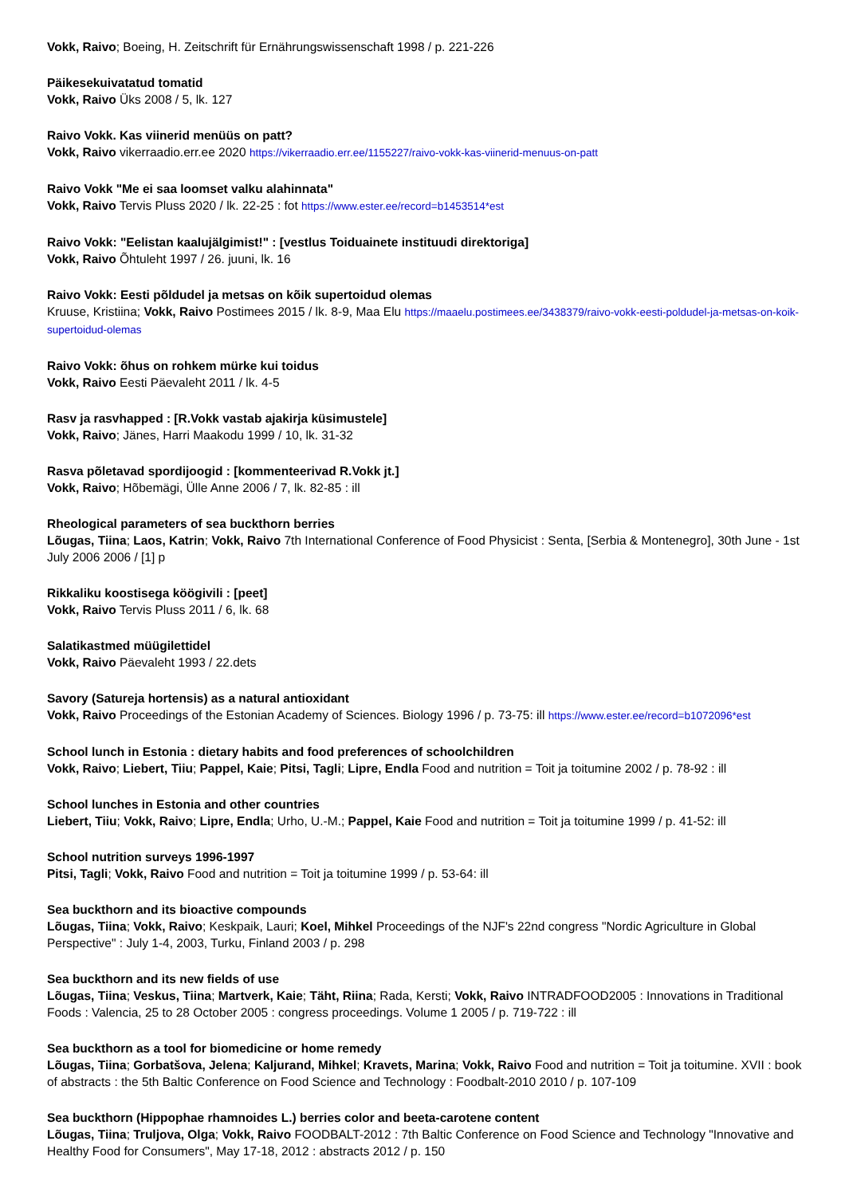Vokk, Raivo; Boeing, H. Zeitschrift für Ernährungswissenschaft 1998 / p. 221-226
Päikesekuivatatud tomatid
Vokk, Raivo Üks 2008 / 5, lk. 127
Raivo Vokk. Kas viinerid menüüs on patt?
Vokk, Raivo vikerraadio.err.ee 2020 https://vikerraadio.err.ee/1155227/raivo-vokk-kas-viinerid-menuus-on-patt
Raivo Vokk "Me ei saa loomset valku alahinnata"
Vokk, Raivo Tervis Pluss 2020 / lk. 22-25 : fot https://www.ester.ee/record=b1453514*est
Raivo Vokk: "Eelistan kaalujälgimist!" : [vestlus Toiduainete instituudi direktoriga]
Vokk, Raivo Õhtuleht 1997 / 26. juuni, lk. 16
Raivo Vokk: Eesti põldudel ja metsas on kõik supertoidud olemas
Kruuse, Kristiina; Vokk, Raivo Postimees 2015 / lk. 8-9, Maa Elu https://maaelu.postimees.ee/3438379/raivo-vokk-eesti-poldudel-ja-metsas-on-koik-supertoidud-olemas
Raivo Vokk: õhus on rohkem mürke kui toidus
Vokk, Raivo Eesti Päevaleht 2011 / lk. 4-5
Rasv ja rasvhapped : [R.Vokk vastab ajakirja küsimustele]
Vokk, Raivo; Jänes, Harri Maakodu 1999 / 10, lk. 31-32
Rasva põletavad spordijoogid : [kommenteerivad R.Vokk jt.]
Vokk, Raivo; Hõbemägi, Ülle Anne 2006 / 7, lk. 82-85 : ill
Rheological parameters of sea buckthorn berries
Lõugas, Tiina; Laos, Katrin; Vokk, Raivo 7th International Conference of Food Physicist : Senta, [Serbia & Montenegro], 30th June - 1st July 2006 2006 / [1] p
Rikkaliku koostisega köögivili : [peet]
Vokk, Raivo Tervis Pluss 2011 / 6, lk. 68
Salatikastmed müügilettidel
Vokk, Raivo Päevaleht 1993 / 22.dets
Savory (Satureja hortensis) as a natural antioxidant
Vokk, Raivo Proceedings of the Estonian Academy of Sciences. Biology 1996 / p. 73-75: ill https://www.ester.ee/record=b1072096*est
School lunch in Estonia : dietary habits and food preferences of schoolchildren
Vokk, Raivo; Liebert, Tiiu; Pappel, Kaie; Pitsi, Tagli; Lipre, Endla Food and nutrition = Toit ja toitumine 2002 / p. 78-92 : ill
School lunches in Estonia and other countries
Liebert, Tiiu; Vokk, Raivo; Lipre, Endla; Urho, U.-M.; Pappel, Kaie Food and nutrition = Toit ja toitumine 1999 / p. 41-52: ill
School nutrition surveys 1996-1997
Pitsi, Tagli; Vokk, Raivo Food and nutrition = Toit ja toitumine 1999 / p. 53-64: ill
Sea buckthorn and its bioactive compounds
Lõugas, Tiina; Vokk, Raivo; Keskpaik, Lauri; Koel, Mihkel Proceedings of the NJF's 22nd congress "Nordic Agriculture in Global Perspective" : July 1-4, 2003, Turku, Finland 2003 / p. 298
Sea buckthorn and its new fields of use
Lõugas, Tiina; Veskus, Tiina; Martverk, Kaie; Täht, Riina; Rada, Kersti; Vokk, Raivo INTRADFOOD2005 : Innovations in Traditional Foods : Valencia, 25 to 28 October 2005 : congress proceedings. Volume 1 2005 / p. 719-722 : ill
Sea buckthorn as a tool for biomedicine or home remedy
Lõugas, Tiina; Gorbatšova, Jelena; Kaljurand, Mihkel; Kravets, Marina; Vokk, Raivo Food and nutrition = Toit ja toitumine. XVII : book of abstracts : the 5th Baltic Conference on Food Science and Technology : Foodbalt-2010 2010 / p. 107-109
Sea buckthorn (Hippophae rhamnoides L.) berries color and beeta-carotene content
Lõugas, Tiina; Truljova, Olga; Vokk, Raivo FOODBALT-2012 : 7th Baltic Conference on Food Science and Technology "Innovative and Healthy Food for Consumers", May 17-18, 2012 : abstracts 2012 / p. 150